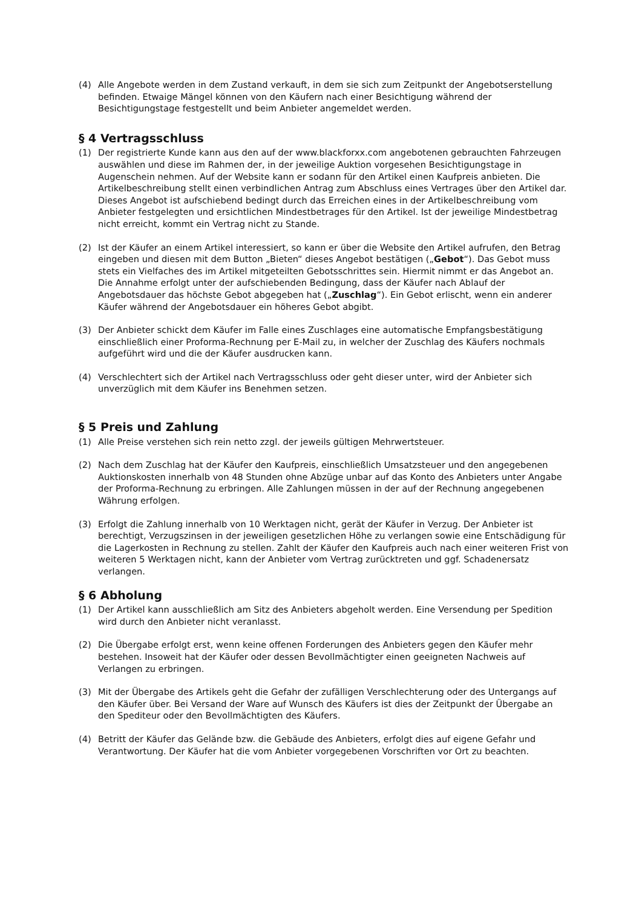(4) Alle Angebote werden in dem Zustand verkauft, in dem sie sich zum Zeitpunkt der Angebotserstellung befinden. Etwaige Mängel können von den Käufern nach einer Besichtigung während der Besichtigungstage festgestellt und beim Anbieter angemeldet werden.
§ 4 Vertragsschluss
(1) Der registrierte Kunde kann aus den auf der www.blackforxx.com angebotenen gebrauchten Fahrzeugen auswählen und diese im Rahmen der, in der jeweilige Auktion vorgesehen Besichtigungstage in Augenschein nehmen. Auf der Website kann er sodann für den Artikel einen Kaufpreis anbieten. Die Artikelbeschreibung stellt einen verbindlichen Antrag zum Abschluss eines Vertrages über den Artikel dar. Dieses Angebot ist aufschiebend bedingt durch das Erreichen eines in der Artikelbeschreibung vom Anbieter festgelegten und ersichtlichen Mindestbetrages für den Artikel. Ist der jeweilige Mindestbetrag nicht erreicht, kommt ein Vertrag nicht zu Stande.
(2) Ist der Käufer an einem Artikel interessiert, so kann er über die Website den Artikel aufrufen, den Betrag eingeben und diesen mit dem Button „Bieten“ dieses Angebot bestätigen („Gebot“). Das Gebot muss stets ein Vielfaches des im Artikel mitgeteilten Gebotsschrittes sein. Hiermit nimmt er das Angebot an. Die Annahme erfolgt unter der aufschiebenden Bedingung, dass der Käufer nach Ablauf der Angebotsdauer das höchste Gebot abgegeben hat („Zuschlag“). Ein Gebot erlischt, wenn ein anderer Käufer während der Angebotsdauer ein höheres Gebot abgibt.
(3) Der Anbieter schickt dem Käufer im Falle eines Zuschlages eine automatische Empfangsbestätigung einschließlich einer Proforma-Rechnung per E-Mail zu, in welcher der Zuschlag des Käufers nochmals aufgeführt wird und die der Käufer ausdrucken kann.
(4) Verschlechtert sich der Artikel nach Vertragsschluss oder geht dieser unter, wird der Anbieter sich unverzüglich mit dem Käufer ins Benehmen setzen.
§ 5 Preis und Zahlung
(1) Alle Preise verstehen sich rein netto zzgl. der jeweils gültigen Mehrwertsteuer.
(2) Nach dem Zuschlag hat der Käufer den Kaufpreis, einschließlich Umsatzsteuer und den angegebenen Auktionskosten innerhalb von 48 Stunden ohne Abzüge unbar auf das Konto des Anbieters unter Angabe der Proforma-Rechnung zu erbringen. Alle Zahlungen müssen in der auf der Rechnung angegebenen Währung erfolgen.
(3) Erfolgt die Zahlung innerhalb von 10 Werktagen nicht, gerät der Käufer in Verzug. Der Anbieter ist berechtigt, Verzugszinsen in der jeweiligen gesetzlichen Höhe zu verlangen sowie eine Entschädigung für die Lagerkosten in Rechnung zu stellen. Zahlt der Käufer den Kaufpreis auch nach einer weiteren Frist von weiteren 5 Werktagen nicht, kann der Anbieter vom Vertrag zurücktreten und ggf. Schadenersatz verlangen.
§ 6 Abholung
(1) Der Artikel kann ausschließlich am Sitz des Anbieters abgeholt werden. Eine Versendung per Spedition wird durch den Anbieter nicht veranlasst.
(2) Die Übergabe erfolgt erst, wenn keine offenen Forderungen des Anbieters gegen den Käufer mehr bestehen. Insoweit hat der Käufer oder dessen Bevollmächtigter einen geeigneten Nachweis auf Verlangen zu erbringen.
(3) Mit der Übergabe des Artikels geht die Gefahr der zufälligen Verschlechterung oder des Untergangs auf den Käufer über. Bei Versand der Ware auf Wunsch des Käufers ist dies der Zeitpunkt der Übergabe an den Spediteur oder den Bevollmächtigten des Käufers.
(4) Betritt der Käufer das Gelände bzw. die Gebäude des Anbieters, erfolgt dies auf eigene Gefahr und Verantwortung. Der Käufer hat die vom Anbieter vorgegebenen Vorschriften vor Ort zu beachten.